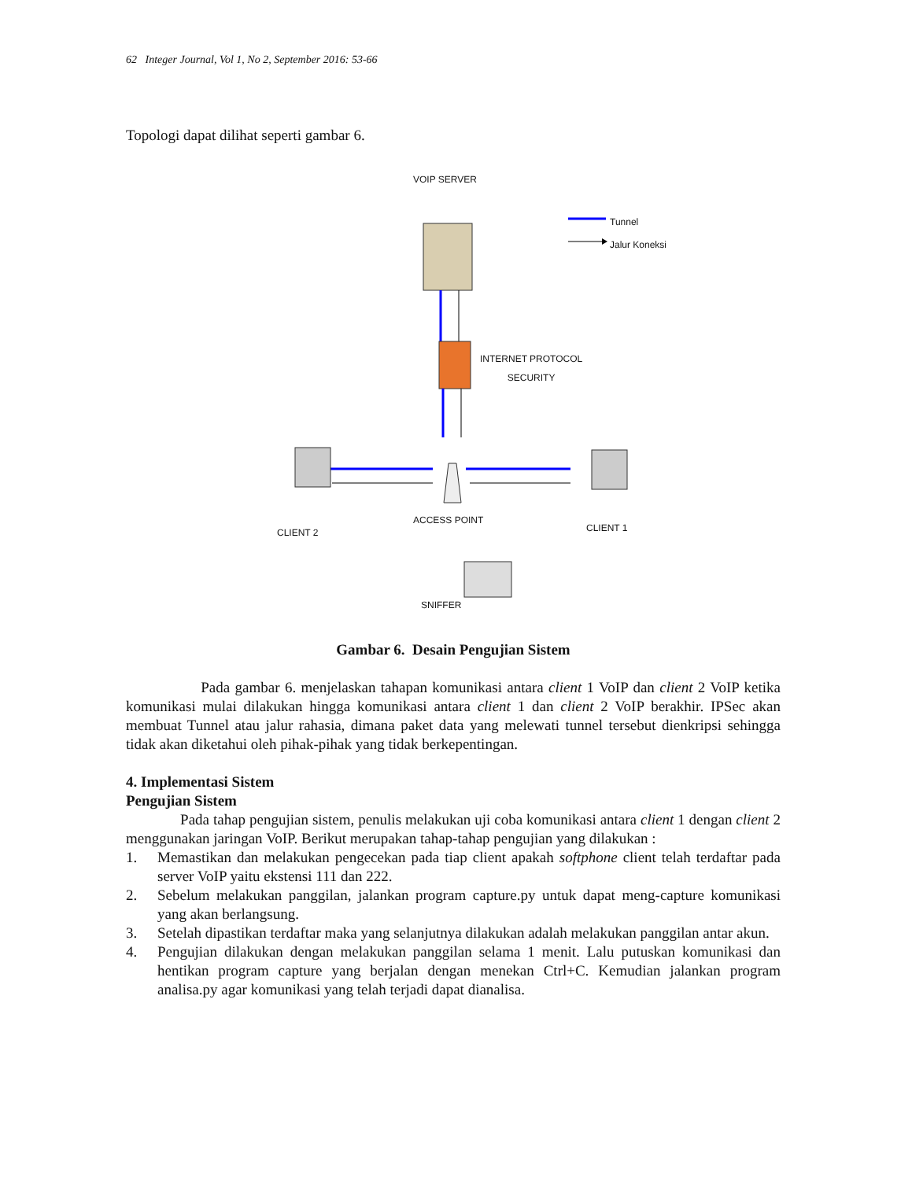62 Integer Journal, Vol 1, No 2, September 2016: 53-66
Topologi dapat dilihat seperti gambar 6.
VOIP SERVER
Tunnel
Jalur Koneksi
INTERNET PROTOCOL
SECURITY
ACCESS POINT
CLIENT 2 CLIENT 1
SNIFFER
Gambar 6. Desain Pengujian Sistem
Pada gambar 6. menjelaskan tahapan komunikasi antara client 1 VoIP dan client 2 VoIP ketika komunikasi mulai dilakukan hingga komunikasi antara client 1 dan client 2 VoIP berakhir. IPSec akan membuat Tunnel atau jalur rahasia, dimana paket data yang melewati tunnel tersebut dienkripsi sehingga tidak akan diketahui oleh pihak-pihak yang tidak berkepentingan.
4. Implementasi Sistem
Pengujian Sistem
Pada tahap pengujian sistem, penulis melakukan uji coba komunikasi antara client 1 dengan client 2 menggunakan jaringan VoIP. Berikut merupakan tahap-tahap pengujian yang dilakukan :
1. Memastikan dan melakukan pengecekan pada tiap client apakah softphone client telah terdaftar pada server VoIP yaitu ekstensi 111 dan 222.
2. Sebelum melakukan panggilan, jalankan program capture.py untuk dapat meng-capture komunikasi yang akan berlangsung.
3. Setelah dipastikan terdaftar maka yang selanjutnya dilakukan adalah melakukan panggilan antar akun.
4. Pengujian dilakukan dengan melakukan panggilan selama 1 menit. Lalu putuskan komunikasi dan hentikan program capture yang berjalan dengan menekan Ctrl+C. Kemudian jalankan program analisa.py agar komunikasi yang telah terjadi dapat dianalisa.